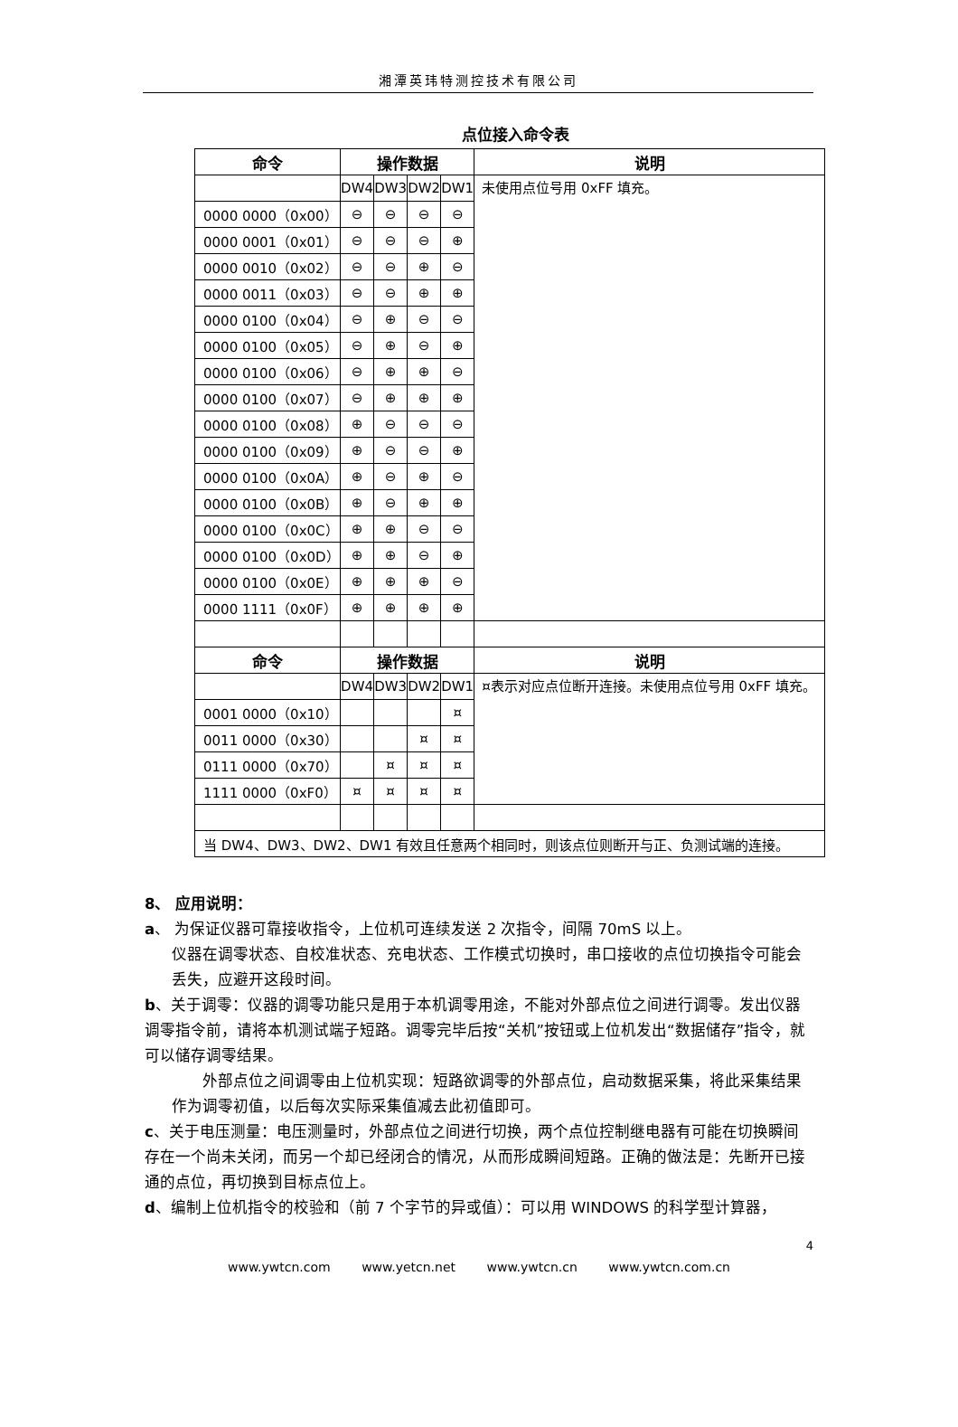湘潭英玮特测控技术有限公司
点位接入命令表
| 命令 | 操作数据 | | | | 说明 |
| --- | --- | --- | --- | --- | --- |
| | DW4 | DW3 | DW2 | DW1 | 未使用点位号用 0xFF 填充。 |
| 0000 0000（0x00） | ⊖ | ⊖ | ⊖ | ⊖ | |
| 0000 0001（0x01） | ⊖ | ⊖ | ⊖ | ⊕ | |
| 0000 0010（0x02） | ⊖ | ⊖ | ⊕ | ⊖ | |
| 0000 0011（0x03） | ⊖ | ⊖ | ⊕ | ⊕ | |
| 0000 0100（0x04） | ⊖ | ⊕ | ⊖ | ⊖ | |
| 0000 0100（0x05） | ⊖ | ⊕ | ⊖ | ⊕ | |
| 0000 0100（0x06） | ⊖ | ⊕ | ⊕ | ⊖ | |
| 0000 0100（0x07） | ⊖ | ⊕ | ⊕ | ⊕ | |
| 0000 0100（0x08） | ⊕ | ⊖ | ⊖ | ⊖ | |
| 0000 0100（0x09） | ⊕ | ⊖ | ⊖ | ⊕ | |
| 0000 0100（0x0A） | ⊕ | ⊖ | ⊕ | ⊖ | |
| 0000 0100（0x0B） | ⊕ | ⊖ | ⊕ | ⊕ | |
| 0000 0100（0x0C） | ⊕ | ⊕ | ⊖ | ⊖ | |
| 0000 0100（0x0D） | ⊕ | ⊕ | ⊖ | ⊕ | |
| 0000 0100（0x0E） | ⊕ | ⊕ | ⊕ | ⊖ | |
| 0000 1111（0x0F） | ⊕ | ⊕ | ⊕ | ⊕ | |
| 命令 | 操作数据 | | | | 说明 |
| | DW4 | DW3 | DW2 | DW1 | ¤表示对应点位断开连接。未使用点位号用 0xFF 填充。 |
| 0001 0000（0x10） | | | | ¤ | |
| 0011 0000（0x30） | | | ¤ | ¤ | |
| 0111 0000（0x70） | | ¤ | ¤ | ¤ | |
| 1111 0000（0xF0） | ¤ | ¤ | ¤ | ¤ | |
| 当 DW4、DW3、DW2、DW1 有效且任意两个相同时，则该点位则断开与正、负测试端的连接。 | | | | | |
8、 应用说明：
a、 为保证仪器可靠接收指令，上位机可连续发送 2 次指令，间隔 70mS 以上。
仪器在调零状态、自校准状态、充电状态、工作模式切换时，串口接收的点位切换指令可能会丢失，应避开这段时间。
b、关于调零：仪器的调零功能只是用于本机调零用途，不能对外部点位之间进行调零。发出仪器调零指令前，请将本机测试端子短路。调零完毕后按“关机”按钮或上位机发出“数据储存”指令，就可以储存调零结果。
　　外部点位之间调零由上位机实现：短路欲调零的外部点位，启动数据采集，将此采集结果作为调零初值，以后每次实际采集值减去此初值即可。
c、关于电压测量：电压测量时，外部点位之间进行切换，两个点位控制继电器有可能在切换瞬间存在一个尚未关闭，而另一个却已经闭合的情况，从而形成瞬间短路。正确的做法是：先断开已接通的点位，再切换到目标点位上。
d、编制上位机指令的校验和（前 7 个字节的异或值）：可以用 WINDOWS 的科学型计算器，
4
www.ywtcn.com www.yetcn.net www.ywtcn.cn www.ywtcn.com.cn